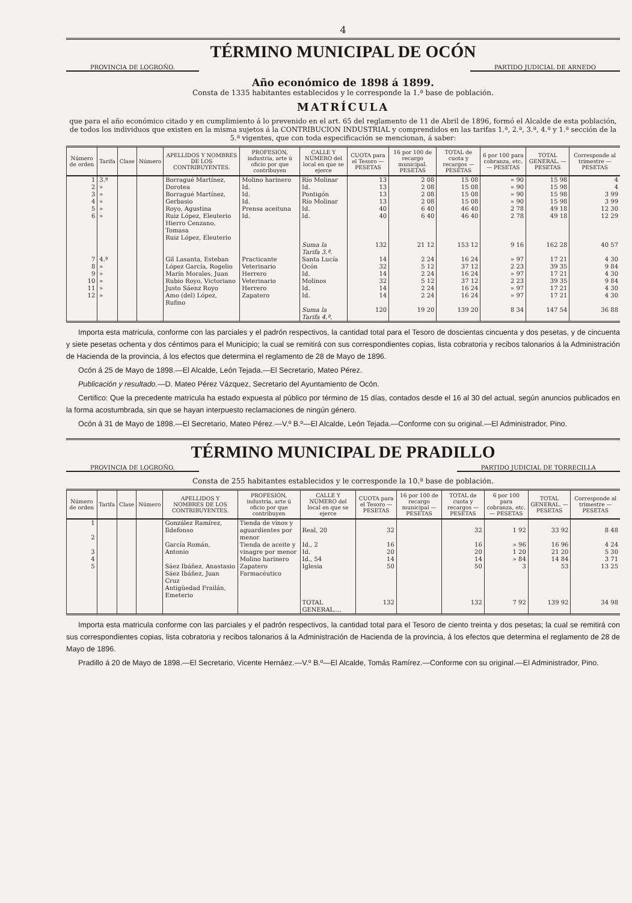4
TÉRMINO MUNICIPAL DE OCÓN
PROVINCIA DE LOGROÑO. PARTIDO JUDICIAL DE ARNEDO
Año económico de 1898 á 1899.
Consta de 1335 habitantes establecidos y le corresponde la 1.ª base de población.
MATRÍCULA
que para el año económico citado y en cumplimiento á lo prevenido en el art. 65 del reglamento de 11 de Abril de 1896, formó el Alcalde de esta población, de todos los individuos que existen en la misma sujetos á la CONTRIBUCION INDUSTRIAL y comprendidos en las tarifas 1.ª, 2.ª, 3.ª, 4.ª y 1.ª sección de la 5.ª vigentes, que con toda especificación se mencionan, á saber:
| Número de orden | Tarifa | Clase | Número | APELLIDOS Y NOMBRES DE LOS CONTRIBUYENTES. | PROFESIÓN, industria, arte ú oficio por que contribuyen | CALLE Y NÚMERO del local en que se ejerce | CUOTA para el Tesoro — PESETAS | 16 por 100 de recargo municipal. PESETAS | TOTAL de cuota y recargos — PESETAS | 6 por 100 para cobranza, etc. — PESETAS | TOTAL GENERAL. — PESETAS | Corresponde al trimestre — PESETAS |
| --- | --- | --- | --- | --- | --- | --- | --- | --- | --- | --- | --- | --- |
| 1 2 3 4 5 6 | 3.ª » » » » » | | | Borragué Martínez, Dorotea Borragué Martínez, Gerbasio Royo, Agustina Ruiz López, Eleuterio Hierro Cenzano, Tomasa Ruiz López, Eleuterio | Molino harinero Id. Id. Id. Prensa aceituna Id. | Río Molinar Id. Pontigón Río Molinar Id. Id. | 13 13 13 13 40 40 | 2 08 2 08 2 08 2 08 6 40 6 40 | 15 08 15 08 15 08 15 08 46 40 46 40 | » 90 » 90 » 90 » 90 2 78 2 78 | 15 98 15 98 15 98 15 98 49 18 49 18 | 4 4 3 99 3 99 12 30 12 29 |
| | | | | | | Suma la Tarifa 3.ª. | 132 | 21 12 | 153 12 | 9 16 | 162 28 | 40 57 |
| 7 8 9 10 11 12 | 4.ª » » » » » | | | Gil Lasanta, Esteban López García, Rogelio Marín Morales, Juan Rubio Royo, Victoriano Justo Sáenz Royo Amo (del) López, Rufino | Practicante Veterinario Herrero Veterinario Herrero Zapatero | Santa Lucía Ocón Id. Molinos Id. Id. | 14 32 14 32 14 14 | 2 24 5 12 2 24 5 12 2 24 2 24 | 16 24 37 12 16 24 37 12 16 24 16 24 | » 97 2 23 » 97 2 23 » 97 » 97 | 17 21 39 35 17 21 39 35 17 21 17 21 | 4 30 9 84 4 30 9 84 4 30 4 30 |
| | | | | | | Suma la Tarifa 4.ª. | 120 | 19 20 | 139 20 | 8 34 | 147 54 | 36 88 |
Importa esta matricula, conforme con las parciales y el padrón respectivos, la cantidad total para el Tesoro de doscientas cincuenta y dos pesetas, y de cincuenta y siete pesetas ochenta y dos céntimos para el Municipio; la cual se remitirá con sus correspondientes copias, lista cobratoria y recibos talonarios á la Administración de Hacienda de la provincia, á los efectos que determina el reglamento de 28 de Mayo de 1896.
Ocón á 25 de Mayo de 1898.—El Alcalde, León Tejada.—El Secretario, Mateo Pérez.
Publicación y resultado.—D. Mateo Pérez Vázquez, Secretario del Ayuntamiento de Ocón.
Certifico: Que la precedente matricula ha estado expuesta al público por término de 15 días, contados desde el 16 al 30 del actual, según anuncios publicados en la forma acostumbrada, sin que se hayan interpuesto reclamaciones de ningún género.
Ocón á 31 de Mayo de 1898.—El Secretario, Mateo Pérez.—V.º B.º—El Alcalde, León Tejada.—Conforme con su original.—El Administrador, Pino.
TÉRMINO MUNICIPAL DE PRADILLO
PROVINCIA DE LOGROÑO. PARTIDO JUDICIAL DE TORRECILLA
Consta de 255 habitantes establecidos y le corresponde la 10.ª base de población.
| Número de orden | Tarifa | Clase | Número | APELLIDOS Y NOMBRES DE LOS CONTRIBUYENTES. | PROFESIÓN, industria, arte ú oficio por que contribuyen | CALLE Y NÚMERO del local en que se ejerce | CUOTA para el Tesoro — PESETAS | 16 por 100 de recargo municipal — PESETAS | TOTAL de cuota y recargos — PESETAS | 6 por 100 para cobranza, etc. — PESETAS | TOTAL GENERAL. — PESETAS | Corresponde al trimestre — PESETAS |
| --- | --- | --- | --- | --- | --- | --- | --- | --- | --- | --- | --- | --- |
| 1 2 3 4 5 | | | | González Ramírez, Ildefonso García Román, Antonio Sáez Ibáñez, Anastasio Sáez Ibáñez, Juan Cruz Antigüedad Frailán, Emeterio | Tienda de vinos y aguardientes por menor Tienda de aceite y vinagre por menor Molino harinero Zapatero Farmacéutico | Real, 20 Id., 2 Id. Id., 54 Iglesia | 32 16 20 14 50 | | 32 16 20 14 50 | 1 92 » 96 1 20 » 84 3 | 33 92 16 96 21 20 14 84 53 | 8 48 4 24 5 30 3 71 13 25 |
| | | | | | | TOTAL GENERAL.... | 132 | | 132 | 7 92 | 139 92 | 34 98 |
Importa esta matricula conforme con las parciales y el padrón respectivos, la cantidad total para el Tesoro de ciento treinta y dos pesetas; la cual se remitirá con sus correspondientes copias, lista cobratoria y recibos talonarios á la Administración de Hacienda de la provincia, á los efectos que determina el reglamento de 28 de Mayo de 1896.
Pradillo á 20 de Mayo de 1898.—El Secretario, Vicente Hernáez.—V.º B.º—El Alcalde, Tomás Ramírez.—Conforme con su original.—El Administrador, Pino.